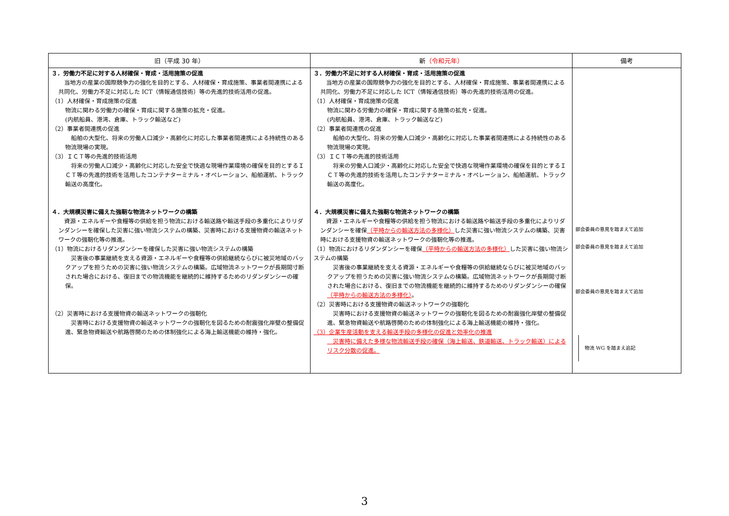| 旧（平成 30 年） | 新 （令和元年） | 備考 |
| --- | --- | --- |
| ３．労働力不足に対する人材確保・育成・活用施策の促進 当地方の産業の国際競争力の強化を目的とする、人材確保・育成施策、事業者間連携による共同化、労働力不足に対応した ICT（情報通信技術）等の先進的技術活用の促進。 （1）人材確保・育成施策の促進 物流に関わる労働力の確保・育成に関する施策の拡充・促進。 (内航船員、港湾、倉庫、トラック輸送など) （2）事業者間連携の促進 船舶の大型化、将来の労働人口減少・高齢化に対応した事業者間連携による持続性のある物流現場の実現。 （3）ＩＣＴ等の先進的技術活用 将来の労働人口減少・高齢化に対応した安全で快適な現場作業環境の確保を目的とするＩＣＴ等の先進的技術を活用したコンテナターミナル・オペレーション、船舶運航、トラック輸送の高度化。 ４．大規模災害に備えた強靭な物流ネットワークの構築 資源・エネルギーや食糧等の供給を担う物流における輸送路や輸送手段の多重化によりリダンダンシーを確保した災害に強い物流システムの構築、災害時における支援物資の輸送ネットワークの強靭化等の推進。 （1）物流におけるリダンダンシーを確保した災害に強い物流システムの構築 災害後の事業継続を支える資源・エネルギーや食糧等の供給継続ならびに被災地域のバックアップを担うための災害に強い物流システムの構築。広域物流ネットワークが長期間寸断された場合における、復旧までの物流機能を継続的に維持するためのリダンダンシーの確保。 （2）災害時における支援物資の輸送ネットワークの強靭化 災害時における支援物資の輸送ネットワークの強靭化を図るための耐震強化岸壁の整備促進、緊急物資輸送や航路啓開のための体制強化による海上輸送機能の維持・強化。 | ３．労働力不足に対する人材確保・育成・活用施策の促進 当地方の産業の国際競争力の強化を目的とする、人材確保・育成施策、事業者間連携による共同化、労働力不足に対応した ICT（情報通信技術）等の先進的技術活用の促進。 （1）人材確保・育成施策の促進 物流に関わる労働力の確保・育成に関する施策の拡充・促進。 (内航船員、港湾、倉庫、トラック輸送など) （2）事業者間連携の促進 船舶の大型化、将来の労働人口減少・高齢化に対応した事業者間連携による持続性のある物流現場の実現。 （3）ＩＣＴ等の先進的技術活用 将来の労働人口減少・高齢化に対応した安全で快適な現場作業環境の確保を目的とするＩＣＴ等の先進的技術を活用したコンテナターミナル・オペレーション、船舶運航、トラック輸送の高度化。 ４．大規模災害に備えた強靭な物流ネットワークの構築 資源・エネルギーや食糧等の供給を担う物流における輸送路や輸送手段の多重化によりリダンダンシーを確保 （平時からの輸送方法の多様化） した災害に強い物流システムの構築、災害時における支援物資の輸送ネットワークの強靭化等の推進。 （1）物流におけるリダンダンシーを確保 （平時からの輸送方法の多様化） した災害に強い物流システムの構築 災害後の事業継続を支える資源・エネルギーや食糧等の供給継続ならびに被災地域のバックアップを担うための災害に強い物流システムの構築。広域物流ネットワークが長期間寸断された場合における、復旧までの物流機能を継続的に維持するためのリダンダンシーの確保 （平時からの輸送方法の多様化） 。 （2）災害時における支援物資の輸送ネットワークの強靭化 災害時における支援物資の輸送ネットワークの強靭化を図るための耐震強化岸壁の整備促進、緊急物資輸送や航路啓開のための体制強化による海上輸送機能の維持・強化。 （3）企業生産活動を支える輸送手段の多様化の促進と効率化の推進 災害時に備えた多様な物流輸送手段の確保（海上輸送、鉄道輸送、トラック輸送）によるリスク分散の促進。 | 部会委員の意見を踏まえて追加 部会委員の意見を踏まえて追加 部会委員の意見を踏まえて追加 物流 WG を踏まえ追記 |
3